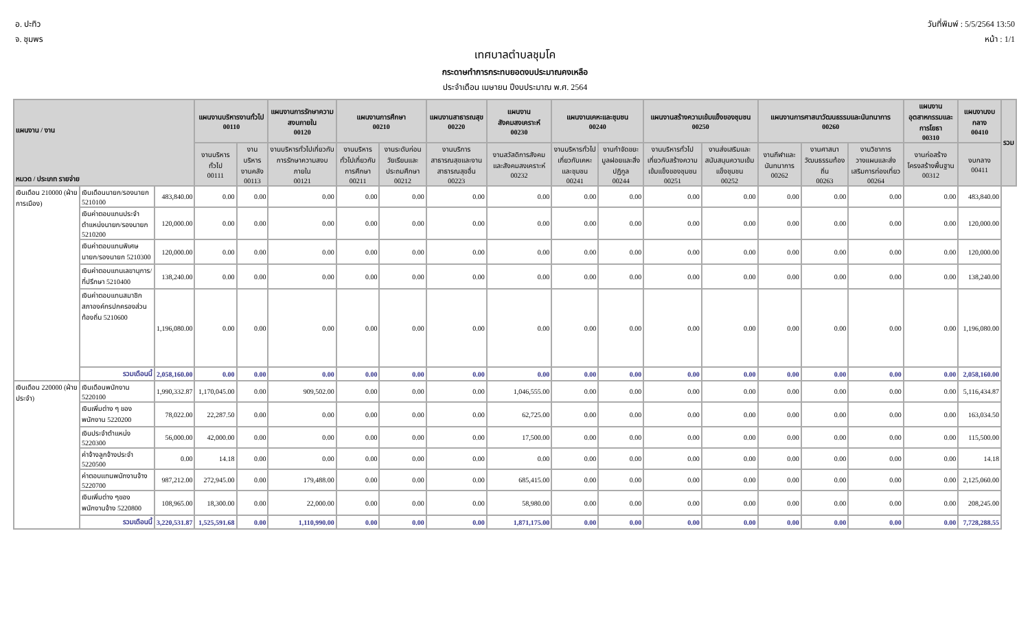อ. ปะทิว
จ. ชุมพร
วันที่พิมพ์ : 5/5/2564 13:50
หน้า : 1/1
เทศบาลตำบลชุมโค
กระดาษทำการกระทบยอดงบประมาณคงเหลือ
ประจำเดือน เมษายน ปีงบประมาณ พ.ศ. 2564
| แผนงาน / งาน หมวด / ประเภท รายจ่าย | | | แผนงานบริหารงานทั่วไป 00110 | | แผนงานการรักษาความสงบภายใน 00120 | แผนงานการศึกษา 00210 | | แผนงานสาธารณสุข 00220 | แผนงานสังคมสงเคราะห์ 00230 | แผนงานเคหะและชุมชน 00240 | | แผนงานสร้างความเข้มแข็งของชุมชน 00250 | | แผนงานการศาสนาวัฒนธรรมและนันทนาการ 00260 | | | แผนงานอุตสาหกรรมและการโยธา 00310 | แผนงานงบกลาง 00410 | รวม |
| --- | --- | --- | --- | --- | --- | --- | --- | --- | --- | --- | --- | --- | --- | --- | --- | --- | --- | --- | --- |
| | | | งานบริหารทั่วไป 00111 | งานบริหารงานคลัง 00113 | งานบริหารทั่วไปเกี่ยวกับการรักษาความสงบภายใน 00121 | งานบริหารทั่วไปเกี่ยวกับการศึกษา 00211 | งานระดับก่อนวัยเรียนและประถมศึกษา 00212 | งานบริการสาธารณสุขและงานสาธารณสุขอื่น 00223 | งานสวัสดิการสังคมและสังคมสงเคราะห์ 00232 | งานบริหารทั่วไปเกี่ยวกับเคหะและชุมชน 00241 | งานกำจัดขยะมูลฝอยและสิ่งปฏิกูล 00244 | งานบริหารทั่วไปเกี่ยวกับสร้างความเข้มแข็งของชุมชน 00251 | งานส่งเสริมและสนับสนุนความเข้มแข็งชุมชน 00252 | งานกีฬาและนันทนาการ 00262 | งานศาสนาวัฒนธรรมท้องถิ่น 00263 | งานวิชาการวางแผนและส่งเสริมการท่องเที่ยว 00264 | งานก่อสร้างโครงสร้างพื้นฐาน 00312 | งบกลาง 00411 | |
| เงินเดือน 210000 (ฝ่ายการเมือง) | เงินเดือนนายก/รองนายก 5210100 | 483,840.00 | 0.00 | 0.00 | 0.00 | 0.00 | 0.00 | 0.00 | 0.00 | 0.00 | 0.00 | 0.00 | 0.00 | 0.00 | 0.00 | 0.00 | 0.00 | 483,840.00 | |
| | เงินค่าตอบแทนประจำตำแหน่งนายก/รองนายก 5210200 | 120,000.00 | 0.00 | 0.00 | 0.00 | 0.00 | 0.00 | 0.00 | 0.00 | 0.00 | 0.00 | 0.00 | 0.00 | 0.00 | 0.00 | 0.00 | 0.00 | 120,000.00 | |
| | เงินค่าตอบแทนพิเศษนายก/รองนายก 5210300 | 120,000.00 | 0.00 | 0.00 | 0.00 | 0.00 | 0.00 | 0.00 | 0.00 | 0.00 | 0.00 | 0.00 | 0.00 | 0.00 | 0.00 | 0.00 | 0.00 | 120,000.00 | |
| | เงินค่าตอบแทนเลขานุการ/ที่ปรึกษา 5210400 | 138,240.00 | 0.00 | 0.00 | 0.00 | 0.00 | 0.00 | 0.00 | 0.00 | 0.00 | 0.00 | 0.00 | 0.00 | 0.00 | 0.00 | 0.00 | 0.00 | 138,240.00 | |
| | เงินค่าตอบแทนสมาชิกสภาองค์กรปกครองส่วนท้องถิ่น 5210600 | 1,196,080.00 | 0.00 | 0.00 | 0.00 | 0.00 | 0.00 | 0.00 | 0.00 | 0.00 | 0.00 | 0.00 | 0.00 | 0.00 | 0.00 | 0.00 | 0.00 | 1,196,080.00 | |
| | รวมเดือนนี้ | 2,058,160.00 | 0.00 | 0.00 | 0.00 | 0.00 | 0.00 | 0.00 | 0.00 | 0.00 | 0.00 | 0.00 | 0.00 | 0.00 | 0.00 | 0.00 | 0.00 | 2,058,160.00 | |
| เงินเดือน 220000 (ฝ่ายประจำ) | เงินเดือนพนักงาน 5220100 | 1,990,332.87 | 1,170,045.00 | 0.00 | 909,502.00 | 0.00 | 0.00 | 0.00 | 1,046,555.00 | 0.00 | 0.00 | 0.00 | 0.00 | 0.00 | 0.00 | 0.00 | 0.00 | 5,116,434.87 | |
| | เงินเพิ่มต่าง ๆ ของพนักงาน 5220200 | 78,022.00 | 22,287.50 | 0.00 | 0.00 | 0.00 | 0.00 | 0.00 | 62,725.00 | 0.00 | 0.00 | 0.00 | 0.00 | 0.00 | 0.00 | 0.00 | 0.00 | 163,034.50 | |
| | เงินประจำตำแหน่ง 5220300 | 56,000.00 | 42,000.00 | 0.00 | 0.00 | 0.00 | 0.00 | 0.00 | 17,500.00 | 0.00 | 0.00 | 0.00 | 0.00 | 0.00 | 0.00 | 0.00 | 0.00 | 115,500.00 | |
| | ค่าจ้างลูกจ้างประจำ 5220500 | 0.00 | 14.18 | 0.00 | 0.00 | 0.00 | 0.00 | 0.00 | 0.00 | 0.00 | 0.00 | 0.00 | 0.00 | 0.00 | 0.00 | 0.00 | 0.00 | 14.18 | |
| | ค่าตอบแทนพนักงานจ้าง 5220700 | 987,212.00 | 272,945.00 | 0.00 | 179,488.00 | 0.00 | 0.00 | 0.00 | 685,415.00 | 0.00 | 0.00 | 0.00 | 0.00 | 0.00 | 0.00 | 0.00 | 0.00 | 2,125,060.00 | |
| | เงินเพิ่มต่าง ๆของพนักงานจ้าง 5220800 | 108,965.00 | 18,300.00 | 0.00 | 22,000.00 | 0.00 | 0.00 | 0.00 | 58,980.00 | 0.00 | 0.00 | 0.00 | 0.00 | 0.00 | 0.00 | 0.00 | 0.00 | 208,245.00 | |
| | รวมเดือนนี้ | 3,220,531.87 | 1,525,591.68 | 0.00 | 1,110,990.00 | 0.00 | 0.00 | 0.00 | 1,871,175.00 | 0.00 | 0.00 | 0.00 | 0.00 | 0.00 | 0.00 | 0.00 | 0.00 | 7,728,288.55 | |